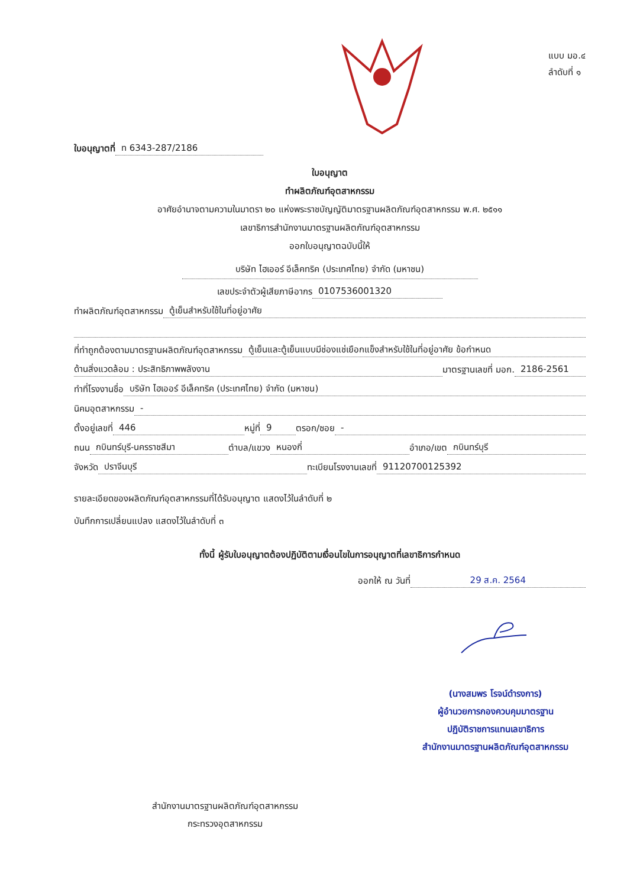แบบ มอ.๔
ลำดับที่ ๑
ใบอนุญาตที่ ท 6343-287/2186
ใบอนุญาต
ทำผลิตภัณฑ์อุตสาหกรรม
อาศัยอำนาจตามความในมาตรา ๒๐ แห่งพระราชบัญญัติมาตรฐานผลิตภัณฑ์อุตสาหกรรม พ.ศ. ๒๕๑๑
เลขาธิการสำนักงานมาตรฐานผลิตภัณฑ์อุตสาหกรรม
ออกใบอนุญาตฉบับนี้ให้
บริษัท ไฮเออร์ อีเล็คทริค (ประเทศไทย) จำกัด (มหาชน)
เลขประจำตัวผู้เสียภาษีอากร 0107536001320
ทำผลิตภัณฑ์อุตสาหกรรม ตู้เย็นสำหรับใช้ในที่อยู่อาศัย
ที่ทำถูกต้องตามมาตรฐานผลิตภัณฑ์อุตสาหกรรม ตู้เย็นและตู้เย็นแบบมีช่องแช่เยือกแข็งสำหรับใช้ในที่อยู่อาศัย ข้อกำหนด
ด้านสิ่งแวดล้อม : ประสิทธิภาพพลังงาน มาตรฐานเลขที่ มอก. 2186-2561
ทำที่โรงงานชื่อ บริษัท ไฮเออร์ อีเล็คทริค (ประเทศไทย) จำกัด (มหาชน)
นิคมอุตสาหกรรม -
ตั้งอยู่เลขที่ 446 หมู่ที่ 9 ตรอก/ซอย -
ถนน กบินทร์บุรี-นครราชสีมา ตำบล/แขวง หนองกี่ อำเภอ/เขต กบินทร์บุรี
จังหวัด ปราจีนบุรี ทะเบียนโรงงานเลขที่ 91120700125392
รายละเอียดของผลิตภัณฑ์อุตสาหกรรมที่ได้รับอนุญาต แสดงไว้ในลำดับที่ ๒
บันทึกการเปลี่ยนแปลง แสดงไว้ในลำดับที่ ๓
ทั้งนี้ ผู้รับใบอนุญาตต้องปฏิบัติตามเงื่อนไขในการอนุญาตที่เลขาธิการกำหนด
ออกให้ ณ วันที่ 29 ส.ค. 2564
(นางสมพร โรจน์ดำรงการ)
ผู้อำนวยการกองควบคุมมาตรฐาน
ปฏิบัติราชการแทนเลขาธิการ
สำนักงานมาตรฐานผลิตภัณฑ์อุตสาหกรรม
สำนักงานมาตรฐานผลิตภัณฑ์อุตสาหกรรม
กระทรวงอุตสาหกรรม